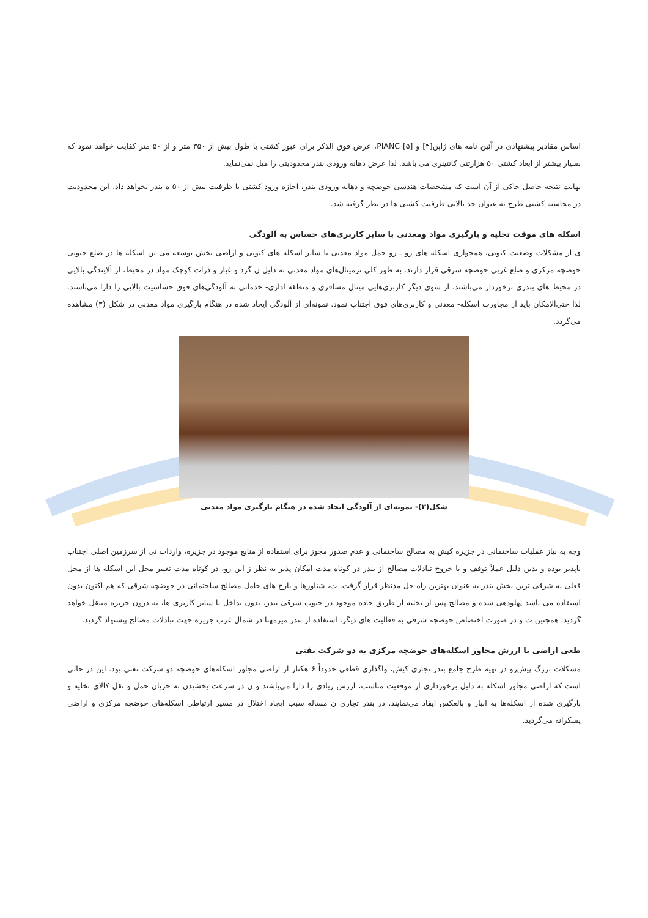اساس مقادیر پیشنهادی در آئین نامه های ژاپن[۴] و PIANC [۵]، عرض فوق الذکر برای عبور کشتی با طول بیش از ۳۵۰ متر و از ۵۰ متر کفایت خواهد نمود که بسیار بیشتر از ابعاد کشتی ۵۰ هزارتنی کانتینری می باشد. لذا عرض دهانه ورودی بندر محدودیتی را میل نمی‌نماید.
نهایت نتیجه حاصل حاکی از آن است که مشخصات هندسی حوضچه و دهانه ورودی بندر، اجازه ورود کشتی با ظرفیت بیش از ۵۰ ه بندر نخواهد داد. این محدودیت در محاسبه کشتی طرح به عنوان حد بالایی ظرفیت کشتی ها در نظر گرفته شد.
اسکله های موقت تخلیه و بارگیری مواد ومعدنی با سایر کاربری‌های حساس به آلودگی
ی از مشکلات وضعیت کنونی، همجواری اسکله های رو ـ رو حمل مواد معدنی با سایر اسکله های کنونی و اراضی بخش توسعه می ین اسکله ها در ضلع جنوبی حوضچه مرکزی و ضلع غربی حوضچه شرقی قرار دارند. به طور کلی ترمینال‌های مواد معدنی به دلیل ن گرد و غبار و ذرات کوچک مواد در محیط، از آلایندگی بالایی در محیط های بندری برخوردار می‌باشند. از سوی دیگر کاربری‌هایی مینال مسافری و منطقه اداری- خدماتی به آلودگی‌های فوق حساسیت بالایی را دارا می‌باشند. لذا حتی‌الامکان باید از مجاورت اسکله- معدنی و کاربری‌های فوق اجتناب نمود. نمونه‌ای از آلودگی ایجاد شده در هنگام بارگیری مواد معدنی در شکل (۳) مشاهده می‌گردد.
شکل(۳)- نمونه‌ای از آلودگی ایجاد شده در هنگام بارگیری مواد معدنی
وجه به نیاز عملیات ساختمانی در جزیره کیش به مصالح ساختمانی و عدم صدور مجوز برای استفاده از منابع موجود در جزیره، واردات نی از سرزمین اصلی اجتناب ناپذیر بوده و بدین دلیل عملاً توقف و یا خروج تبادلات مصالح از بندر در کوتاه مدت امکان پذیر به نظر ز این رو، در کوتاه مدت تغییر محل این اسکله ها از محل فعلی به شرقی ترین بخش بندر به عنوان بهترین راه حل مدنظر قرار گرفت. ت، شناورها و بارج های حامل مصالح ساختمانی در حوضچه شرقی که هم اکنون بدون استفاده می باشد پهلودهی شده و مصالح پس از تخلیه از طریق جاده موجود در جنوب شرقی بندر، بدون تداخل با سایر کاربری ها، به درون جزیره منتقل خواهد گردید. همچنین ت و در صورت اختصاص حوضچه شرقی به فعالیت های دیگر، استفاده از بندر میرمهنا در شمال غرب جزیره جهت تبادلات مصالح پیشنهاد گردید.
طعی اراضی با ارزش مجاور اسکله‌های حوضچه مرکزی به دو شرکت نفتی
مشکلات بزرگ پیش‌رو در تهیه طرح جامع بندر تجاری کیش، واگذاری قطعی حدوداً ۶ هکتار از اراضی مجاور اسکله‌های حوضچه دو شرکت نفتی بود. این در حالی است که اراضی مجاور اسکله به دلیل برخورداری از موقعیت مناسب، ارزش زیادی را دارا می‌باشند و ن در سرعت بخشیدن به جریان حمل و نقل کالای تخلیه و بارگیری شده از اسکله‌ها به انبار و بالعکس ایفاد می‌نمایند. در بندر تجاری ن مساله سبب ایجاد اختلال در مسیر ارتباطی اسکله‌های حوضچه مرکزی و اراضی پسکرانه می‌گردید.